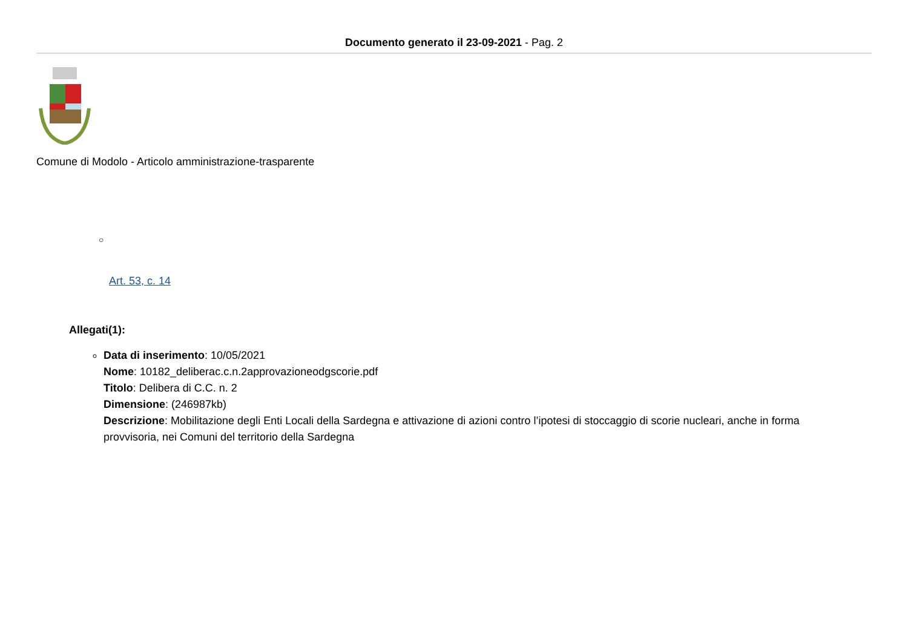Documento generato il 23-09-2021 - Pag. 2
Comune di Modolo - Articolo amministrazione-trasparente
○
Art. 53, c. 14
Allegati(1):
Data di inserimento: 10/05/2021
Nome: 10182_deliberac.c.n.2approvazioneodgscorie.pdf
Titolo: Delibera di C.C. n. 2
Dimensione: (246987kb)
Descrizione: Mobilitazione degli Enti Locali della Sardegna e attivazione di azioni contro l’ipotesi di stoccaggio di scorie nucleari, anche in forma provvisoria, nei Comuni del territorio della Sardegna